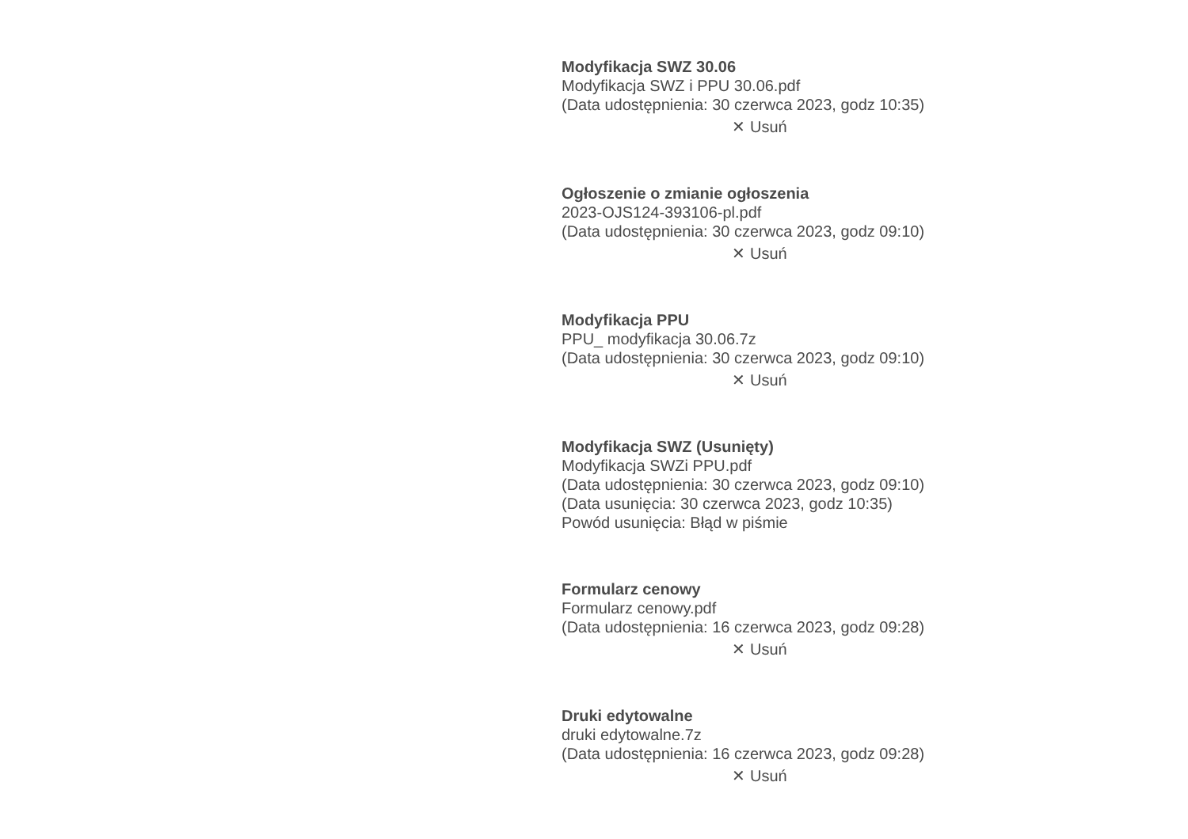Modyfikacja SWZ 30.06
Modyfikacja SWZ i PPU 30.06.pdf
(Data udostępnienia: 30 czerwca 2023, godz 10:35)
✕ Usuń
Ogłoszenie o zmianie ogłoszenia
2023-OJS124-393106-pl.pdf
(Data udostępnienia: 30 czerwca 2023, godz 09:10)
✕ Usuń
Modyfikacja PPU
PPU_ modyfikacja 30.06.7z
(Data udostępnienia: 30 czerwca 2023, godz 09:10)
✕ Usuń
Modyfikacja SWZ (Usunięty)
Modyfikacja SWZi PPU.pdf
(Data udostępnienia: 30 czerwca 2023, godz 09:10)
(Data usunięcia: 30 czerwca 2023, godz 10:35)
Powód usunięcia: Błąd w piśmie
Formularz cenowy
Formularz cenowy.pdf
(Data udostępnienia: 16 czerwca 2023, godz 09:28)
✕ Usuń
Druki edytowalne
druki edytowalne.7z
(Data udostępnienia: 16 czerwca 2023, godz 09:28)
✕ Usuń